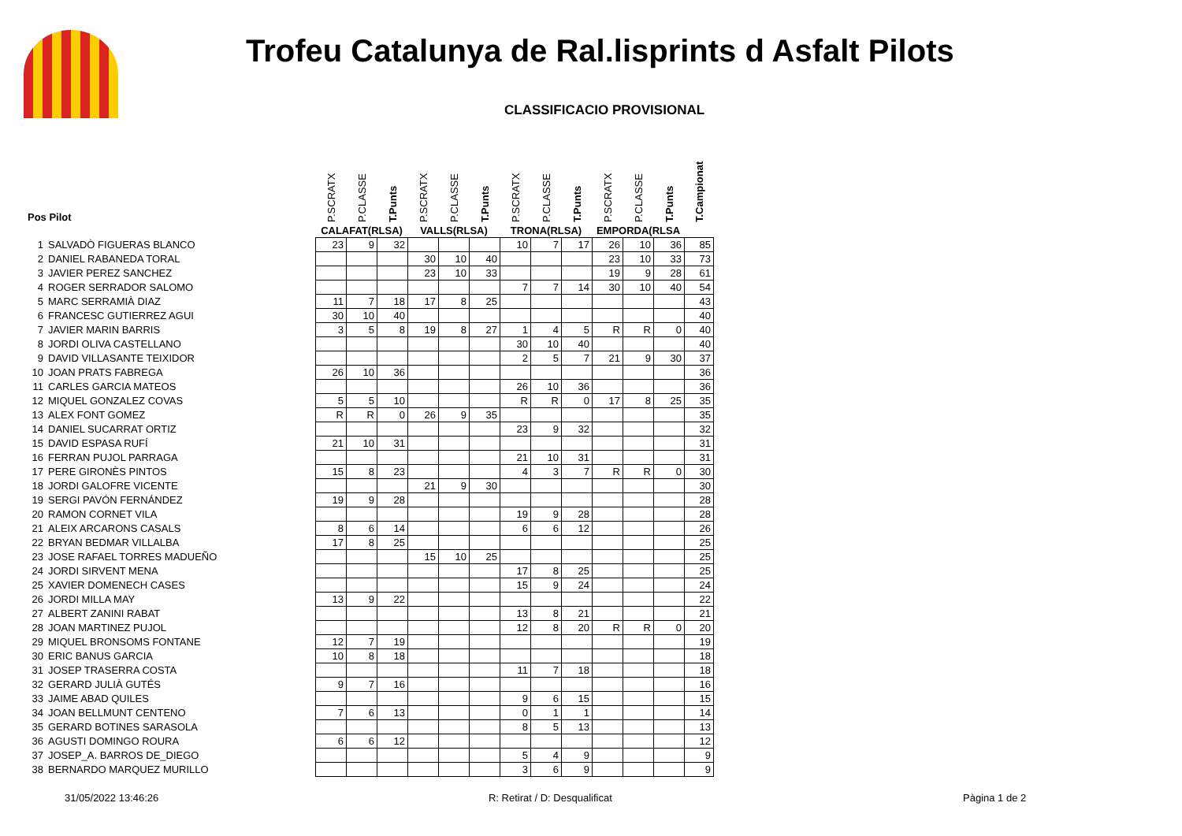Trofeu Catalunya de Ral.lisprints d Asfalt Pilots
CLASSIFICACIO PROVISIONAL
| Pos Pilot | | P.SCRATX | P.CLASSE | T.Punts | P.SCRATX | P.CLASSE | T.Punts | P.SCRATX | P.CLASSE | T.Punts | P.SCRATX | P.CLASSE | T.Punts | T.Campionat |
| --- | --- | --- | --- | --- | --- | --- | --- | --- | --- | --- | --- | --- | --- | --- |
| | | CALAFAT(RLSA) | | | VALLS(RLSA) | | | TRONA(RLSA) | | | EMPORDA(RLSA | | | |
| 1 | SALVADÒ FIGUERAS BLANCO | 23 | 9 | 32 | | | | 10 | 7 | 17 | 26 | 10 | 36 | 85 |
| 2 | DANIEL RABANEDA TORAL | | | | 30 | 10 | 40 | | | | 23 | 10 | 33 | 73 |
| 3 | JAVIER PEREZ SANCHEZ | | | | 23 | 10 | 33 | | | | 19 | 9 | 28 | 61 |
| 4 | ROGER SERRADOR SALOMO | | | | | | | 7 | 7 | 14 | 30 | 10 | 40 | 54 |
| 5 | MARC SERRAMIÀ DIAZ | 11 | 7 | 18 | 17 | 8 | 25 | | | | | | | 43 |
| 6 | FRANCESC GUTIERREZ AGUI | 30 | 10 | 40 | | | | | | | | | | 40 |
| 7 | JAVIER MARIN BARRIS | 3 | 5 | 8 | 19 | 8 | 27 | 1 | 4 | 5 | R | R | 0 | 40 |
| 8 | JORDI OLIVA CASTELLANO | | | | | | | 30 | 10 | 40 | | | | 40 |
| 9 | DAVID VILLASANTE TEIXIDOR | | | | | | | 2 | 5 | 7 | 21 | 9 | 30 | 37 |
| 10 | JOAN PRATS FABREGA | 26 | 10 | 36 | | | | | | | | | | 36 |
| 11 | CARLES GARCIA MATEOS | | | | | | | 26 | 10 | 36 | | | | 36 |
| 12 | MIQUEL GONZALEZ COVAS | 5 | 5 | 10 | | | | R | R | 0 | 17 | 8 | 25 | 35 |
| 13 | ALEX FONT GOMEZ | R | R | 0 | 26 | 9 | 35 | | | | | | | 35 |
| 14 | DANIEL SUCARRAT ORTIZ | | | | | | | 23 | 9 | 32 | | | | 32 |
| 15 | DAVID ESPASA RUFÍ | 21 | 10 | 31 | | | | | | | | | | 31 |
| 16 | FERRAN PUJOL PARRAGA | | | | | | | 21 | 10 | 31 | | | | 31 |
| 17 | PERE GIRONÈS PINTOS | 15 | 8 | 23 | | | | 4 | 3 | 7 | R | R | 0 | 30 |
| 18 | JORDI GALOFRE VICENTE | | | | 21 | 9 | 30 | | | | | | | 30 |
| 19 | SERGI PAVÓN FERNÁNDEZ | 19 | 9 | 28 | | | | | | | | | | 28 |
| 20 | RAMON CORNET VILA | | | | | | | 19 | 9 | 28 | | | | 28 |
| 21 | ALEIX ARCARONS CASALS | 8 | 6 | 14 | | | | 6 | 6 | 12 | | | | 26 |
| 22 | BRYAN BEDMAR VILLALBA | 17 | 8 | 25 | | | | | | | | | | 25 |
| 23 | JOSE RAFAEL TORRES MADUEÑO | | | | 15 | 10 | 25 | | | | | | | 25 |
| 24 | JORDI SIRVENT MENA | | | | | | | 17 | 8 | 25 | | | | 25 |
| 25 | XAVIER DOMENECH CASES | | | | | | | 15 | 9 | 24 | | | | 24 |
| 26 | JORDI MILLA MAY | 13 | 9 | 22 | | | | | | | | | | 22 |
| 27 | ALBERT ZANINI RABAT | | | | | | | 13 | 8 | 21 | | | | 21 |
| 28 | JOAN MARTINEZ PUJOL | | | | | | | 12 | 8 | 20 | R | R | 0 | 20 |
| 29 | MIQUEL BRONSOMS FONTANE | 12 | 7 | 19 | | | | | | | | | | 19 |
| 30 | ERIC BANUS GARCIA | 10 | 8 | 18 | | | | | | | | | | 18 |
| 31 | JOSEP TRASERRA COSTA | | | | | | | 11 | 7 | 18 | | | | 18 |
| 32 | GERARD JULIÀ GUTÉS | 9 | 7 | 16 | | | | | | | | | | 16 |
| 33 | JAIME ABAD QUILES | | | | | | | 9 | 6 | 15 | | | | 15 |
| 34 | JOAN BELLMUNT CENTENO | 7 | 6 | 13 | | | | 0 | 1 | 1 | | | | 14 |
| 35 | GERARD BOTINES SARASOLA | | | | | | | 8 | 5 | 13 | | | | 13 |
| 36 | AGUSTI DOMINGO ROURA | 6 | 6 | 12 | | | | | | | | | | 12 |
| 37 | JOSEP_A. BARROS DE_DIEGO | | | | | | | 5 | 4 | 9 | | | | 9 |
| 38 | BERNARDO MARQUEZ MURILLO | | | | | | | 3 | 6 | 9 | | | | 9 |
31/05/2022 13:46:26 R: Retirat / D: Desqualificat Pàgina 1 de 2